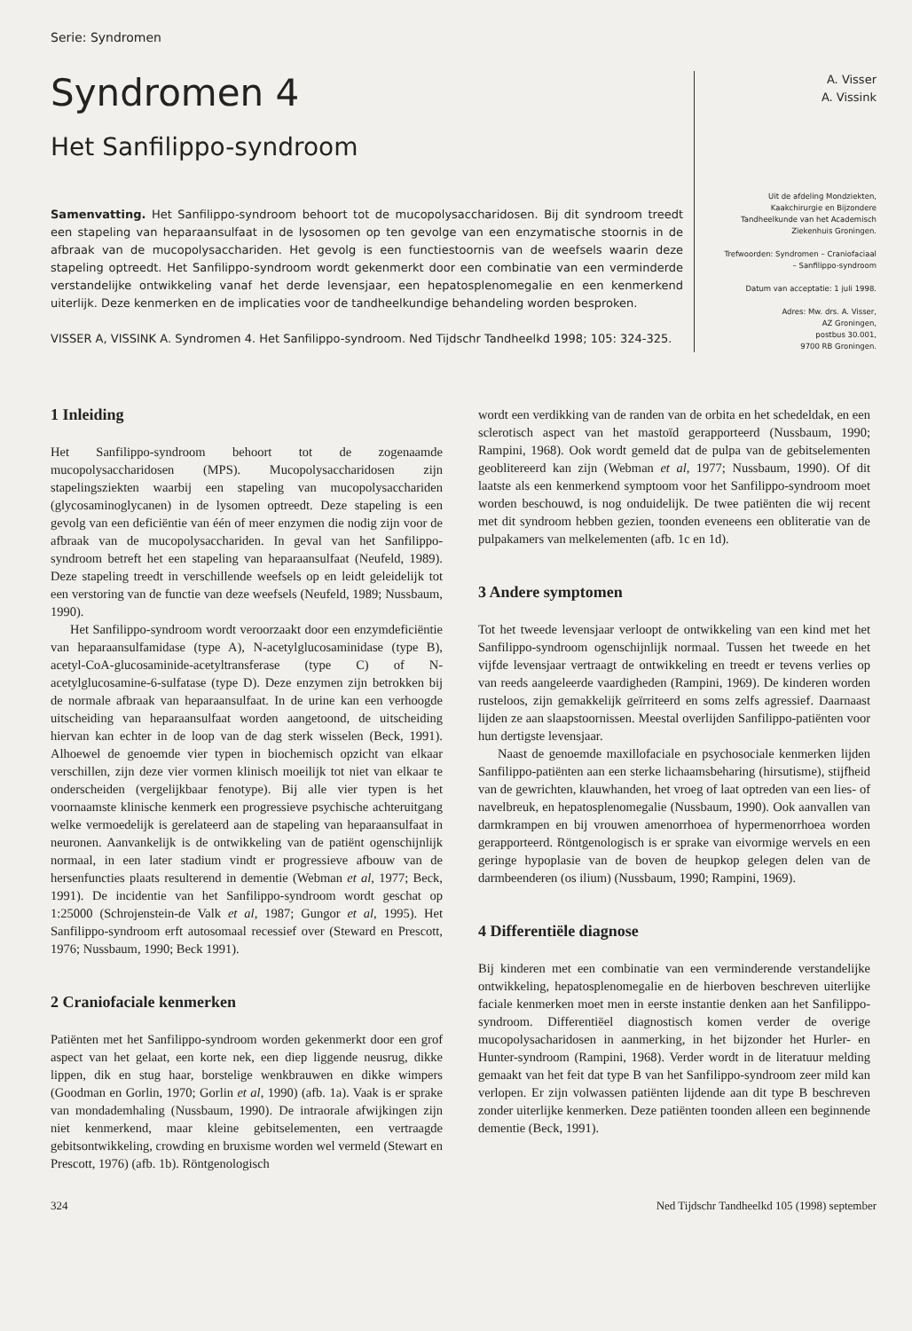Serie: Syndromen
Syndromen 4
Het Sanfilippo-syndroom
Samenvatting. Het Sanfilippo-syndroom behoort tot de mucopolysaccharidosen. Bij dit syndroom treedt een stapeling van heparaansulfaat in de lysosomen op ten gevolge van een enzymatische stoornis in de afbraak van de mucopolysacchariden. Het gevolg is een functiestoornis van de weefsels waarin deze stapeling optreedt. Het Sanfilippo-syndroom wordt gekenmerkt door een combinatie van een verminderde verstandelijke ontwikkeling vanaf het derde levensjaar, een hepatosplenomegalie en een kenmerkend uiterlijk. Deze kenmerken en de implicaties voor de tandheelkundige behandeling worden besproken.
VISSER A, VISSINK A. Syndromen 4. Het Sanfilippo-syndroom. Ned Tijdschr Tandheelkd 1998; 105: 324-325.
A. Visser
A. Vissink
Uit de afdeling Mondziekten,
Kaakchirurgie en Bijzondere
Tandheelkunde van het Academisch
Ziekenhuis Groningen.
Trefwoorden: Syndromen – Craniofaciaal
– Sanfilippo-syndroom
Datum van acceptatie: 1 juli 1998.
Adres: Mw. drs. A. Visser,
AZ Groningen,
postbus 30.001,
9700 RB Groningen.
1 Inleiding
Het Sanfilippo-syndroom behoort tot de zogenaamde mucopolysaccharidosen (MPS). Mucopolysaccharidosen zijn stapelingsziekten waarbij een stapeling van mucopolysacchariden (glycosaminoglycanen) in de lysomen optreedt. Deze stapeling is een gevolg van een deficiëntie van één of meer enzymen die nodig zijn voor de afbraak van de mucopolysacchariden. In geval van het Sanfilippo-syndroom betreft het een stapeling van heparaansulfaat (Neufeld, 1989). Deze stapeling treedt in verschillende weefsels op en leidt geleidelijk tot een verstoring van de functie van deze weefsels (Neufeld, 1989; Nussbaum, 1990).
Het Sanfilippo-syndroom wordt veroorzaakt door een enzymdeficiëntie van heparaansulfamidase (type A), N-acetylglucosaminidase (type B), acetyl-CoA-glucosaminide-acetyltransferase (type C) of N-acetylglucosamine-6-sulfatase (type D). Deze enzymen zijn betrokken bij de normale afbraak van heparaansulfaat. In de urine kan een verhoogde uitscheiding van heparaansulfaat worden aangetoond, de uitscheiding hiervan kan echter in de loop van de dag sterk wisselen (Beck, 1991). Alhoewel de genoemde vier typen in biochemisch opzicht van elkaar verschillen, zijn deze vier vormen klinisch moeilijk tot niet van elkaar te onderscheiden (vergelijkbaar fenotype). Bij alle vier typen is het voornaamste klinische kenmerk een progressieve psychische achteruitgang welke vermoedelijk is gerelateerd aan de stapeling van heparaansulfaat in neuronen. Aanvankelijk is de ontwikkeling van de patiënt ogenschijnlijk normaal, in een later stadium vindt er progressieve afbouw van de hersenfuncties plaats resulterend in dementie (Webman et al, 1977; Beck, 1991). De incidentie van het Sanfilippo-syndroom wordt geschat op 1:25000 (Schrojenstein-de Valk et al, 1987; Gungor et al, 1995). Het Sanfilippo-syndroom erft autosomaal recessief over (Steward en Prescott, 1976; Nussbaum, 1990; Beck 1991).
2 Craniofaciale kenmerken
Patiënten met het Sanfilippo-syndroom worden gekenmerkt door een grof aspect van het gelaat, een korte nek, een diep liggende neusrug, dikke lippen, dik en stug haar, borstelige wenkbrauwen en dikke wimpers (Goodman en Gorlin, 1970; Gorlin et al, 1990) (afb. 1a). Vaak is er sprake van mondademhaling (Nussbaum, 1990). De intraorale afwijkingen zijn niet kenmerkend, maar kleine gebitselementen, een vertraagde gebitsontwikkeling, crowding en bruxisme worden wel vermeld (Stewart en Prescott, 1976) (afb. 1b). Röntgenologisch
wordt een verdikking van de randen van de orbita en het schedeldak, en een sclerotisch aspect van het mastoïd gerapporteerd (Nussbaum, 1990; Rampini, 1968). Ook wordt gemeld dat de pulpa van de gebitselementen geoblitereerd kan zijn (Webman et al, 1977; Nussbaum, 1990). Of dit laatste als een kenmerkend symptoom voor het Sanfilippo-syndroom moet worden beschouwd, is nog onduidelijk. De twee patiënten die wij recent met dit syndroom hebben gezien, toonden eveneens een obliteratie van de pulpakamers van melkelementen (afb. 1c en 1d).
3 Andere symptomen
Tot het tweede levensjaar verloopt de ontwikkeling van een kind met het Sanfilippo-syndroom ogenschijnlijk normaal. Tussen het tweede en het vijfde levensjaar vertraagt de ontwikkeling en treedt er tevens verlies op van reeds aangeleerde vaardigheden (Rampini, 1969). De kinderen worden rusteloos, zijn gemakkelijk geïrriteerd en soms zelfs agressief. Daarnaast lijden ze aan slaapstoornissen. Meestal overlijden Sanfilippo-patiënten voor hun dertigste levensjaar.
Naast de genoemde maxillofaciale en psychosociale kenmerken lijden Sanfilippo-patiënten aan een sterke lichaamsbeharing (hirsutisme), stijfheid van de gewrichten, klauwhanden, het vroeg of laat optreden van een lies- of navelbreuk, en hepatosplenomegalie (Nussbaum, 1990). Ook aanvallen van darmkrampen en bij vrouwen amenorrhoea of hypermenorrhoea worden gerapporteerd. Röntgenologisch is er sprake van eivormige wervels en een geringe hypoplasie van de boven de heupkop gelegen delen van de darmbeenderen (os ilium) (Nussbaum, 1990; Rampini, 1969).
4 Differentiële diagnose
Bij kinderen met een combinatie van een verminderende verstandelijke ontwikkeling, hepatosplenomegalie en de hierboven beschreven uiterlijke faciale kenmerken moet men in eerste instantie denken aan het Sanfilippo-syndroom. Differentiëel diagnostisch komen verder de overige mucopolysacharidosen in aanmerking, in het bijzonder het Hurler- en Hunter-syndroom (Rampini, 1968). Verder wordt in de literatuur melding gemaakt van het feit dat type B van het Sanfilippo-syndroom zeer mild kan verlopen. Er zijn volwassen patiënten lijdende aan dit type B beschreven zonder uiterlijke kenmerken. Deze patiënten toonden alleen een beginnende dementie (Beck, 1991).
324 Ned Tijdschr Tandheelkd 105 (1998) september